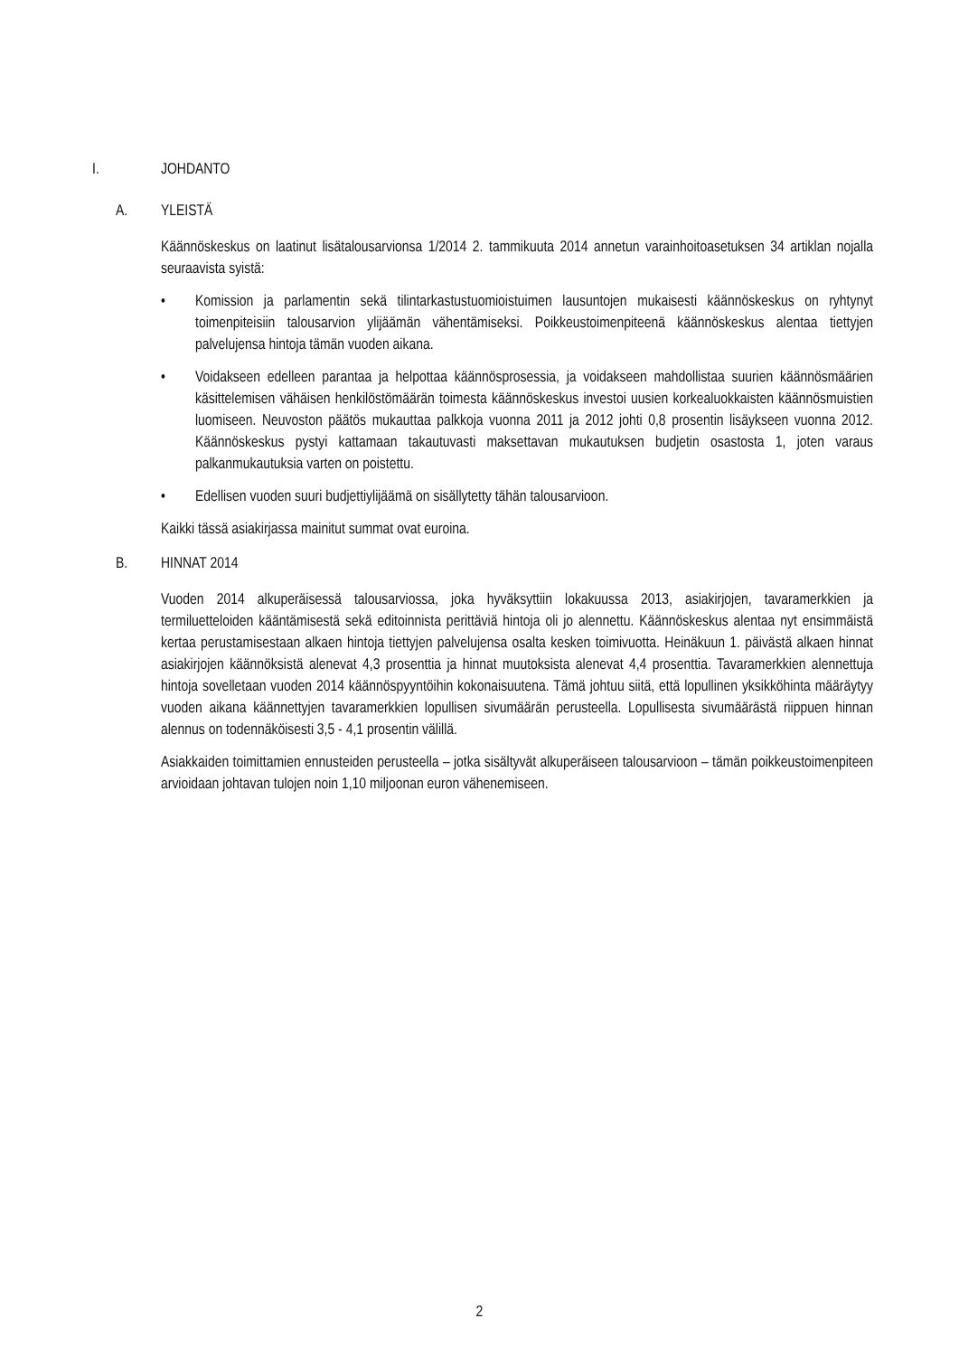I. JOHDANTO
A. YLEISTÄ
Käännöskeskus on laatinut lisätalousarvionsa 1/2014 2. tammikuuta 2014 annetun varainhoitoasetuksen 34 artiklan nojalla seuraavista syistä:
• Komission ja parlamentin sekä tilintarkastustuomioistuimen lausuntojen mukaisesti käännöskeskus on ryhtynyt toimenpiteisiin talousarvion ylijäämän vähentämiseksi. Poikkeustoimenpiteenä käännöskeskus alentaa tiettyjen palvelujensa hintoja tämän vuoden aikana.
• Voidakseen edelleen parantaa ja helpottaa käännösprosessia, ja voidakseen mahdollistaa suurien käännösmäärien käsittelemisen vähäisen henkilöstömäärän toimesta käännöskeskus investoi uusien korkealuokkaisten käännösmuistien luomiseen. Neuvoston päätös mukauttaa palkkoja vuonna 2011 ja 2012 johti 0,8 prosentin lisäykseen vuonna 2012. Käännöskeskus pystyi kattamaan takautuvasti maksettavan mukautuksen budjetin osastosta 1, joten varaus palkanmukautuksia varten on poistettu.
• Edellisen vuoden suuri budjettiylijäämä on sisällytetty tähän talousarvioon.
Kaikki tässä asiakirjassa mainitut summat ovat euroina.
B. HINNAT 2014
Vuoden 2014 alkuperäisessä talousarviossa, joka hyväksyttiin lokakuussa 2013, asiakirjojen, tavaramerkkien ja termiluetteloiden kääntämisestä sekä editoinnista perittäviä hintoja oli jo alennettu. Käännöskeskus alentaa nyt ensimmäistä kertaa perustamisestaan alkaen hintoja tiettyjen palvelujensa osalta kesken toimivuotta. Heinäkuun 1. päivästä alkaen hinnat asiakirjojen käännöksistä alenevat 4,3 prosenttia ja hinnat muutoksista alenevat 4,4 prosenttia. Tavaramerkkien alennettuja hintoja sovelletaan vuoden 2014 käännöspyyntöihin kokonaisuutena. Tämä johtuu siitä, että lopullinen yksikköhinta määräytyy vuoden aikana käännettyjen tavaramerkkien lopullisen sivumäärän perusteella. Lopullisesta sivumäärästä riippuen hinnan alennus on todennäköisesti 3,5 - 4,1 prosentin välillä.
Asiakkaiden toimittamien ennusteiden perusteella – jotka sisältyvät alkuperäiseen talousarvioon – tämän poikkeustoimenpiteen arvioidaan johtavan tulojen noin 1,10 miljoonan euron vähenemiseen.
2